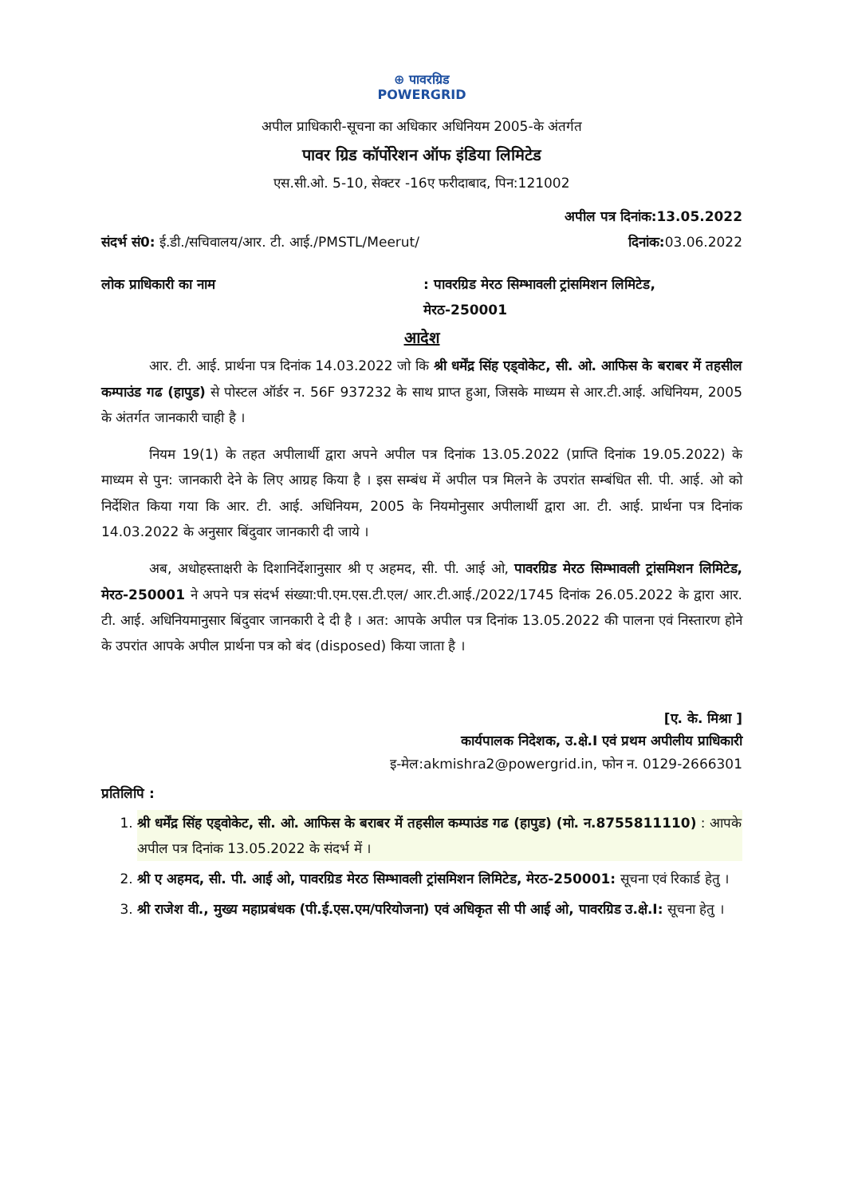⊕ पावरग्रिड
POWERGRID
अपील प्राधिकारी-सूचना का अधिकार अधिनियम 2005-के अंतर्गत
पावर ग्रिड कॉर्पोरेशन ऑफ इंडिया लिमिटेड
एस.सी.ओ. 5-10, सेक्टर -16ए फरीदाबाद, पिन:121002
अपील पत्र दिनांक:13.05.2022
संदर्भ सं0: ई.डी./सचिवालय/आर. टी. आई./PMSTL/Meerut/ दिनांक: 03.06.2022
लोक प्राधिकारी का नाम: पावरग्रिड मेरठ सिम्भावली ट्रांसमिशन लिमिटेड, मेरठ-250001
आदेश
आर. टी. आई. प्रार्थना पत्र दिनांक 14.03.2022 जो कि श्री धर्मेंद्र सिंह एड्वोकेट, सी. ओ. आफिस के बराबर में तहसील कम्पाउंड गढ (हापुड) से पोस्टल ऑर्डर न. 56F 937232 के साथ प्राप्त हुआ, जिसके माध्यम से आर.टी.आई. अधिनियम, 2005 के अंतर्गत जानकारी चाही है ।
नियम 19(1) के तहत अपीलार्थी द्वारा अपने अपील पत्र दिनांक 13.05.2022 (प्राप्ति दिनांक 19.05.2022) के माध्यम से पुन: जानकारी देने के लिए आग्रह किया है । इस सम्बंध में अपील पत्र मिलने के उपरांत सम्बंधित सी. पी. आई. ओ को निर्देशित किया गया कि आर. टी. आई. अधिनियम, 2005 के नियमोनुसार अपीलार्थी द्वारा आ. टी. आई. प्रार्थना पत्र दिनांक 14.03.2022 के अनुसार बिंदुवार जानकारी दी जाये ।
अब, अधोहस्ताक्षरी के दिशानिर्देशानुसार श्री ए अहमद, सी. पी. आई ओ, पावरग्रिड मेरठ सिम्भावली ट्रांसमिशन लिमिटेड, मेरठ-250001 ने अपने पत्र संदर्भ संख्या:पी.एम.एस.टी.एल/ आर.टी.आई./2022/1745 दिनांक 26.05.2022 के द्वारा आर. टी. आई. अधिनियमानुसार बिंदुवार जानकारी दे दी है । अत: आपके अपील पत्र दिनांक 13.05.2022 की पालना एवं निस्तारण होने के उपरांत आपके अपील प्रार्थना पत्र को बंद (disposed) किया जाता है ।
[ए. के. मिश्रा ]
कार्यपालक निदेशक, उ.क्षे.I एवं प्रथम अपीलीय प्राधिकारी
इ-मेल:akmishra2@powergrid.in, फोन न. 0129-2666301
प्रतिलिपि :
1. श्री धर्मेंद्र सिंह एड्वोकेट, सी. ओ. आफिस के बराबर में तहसील कम्पाउंड गढ (हापुड) (मो. न.8755811110) : आपके अपील पत्र दिनांक 13.05.2022 के संदर्भ में ।
2. श्री ए अहमद, सी. पी. आई ओ, पावरग्रिड मेरठ सिम्भावली ट्रांसमिशन लिमिटेड, मेरठ-250001: सूचना एवं रिकार्ड हेतु ।
3. श्री राजेश वी., मुख्य महाप्रबंधक (पी.ई.एस.एम/परियोजना) एवं अधिकृत सी पी आई ओ, पावरग्रिड उ.क्षे.I: सूचना हेतु ।